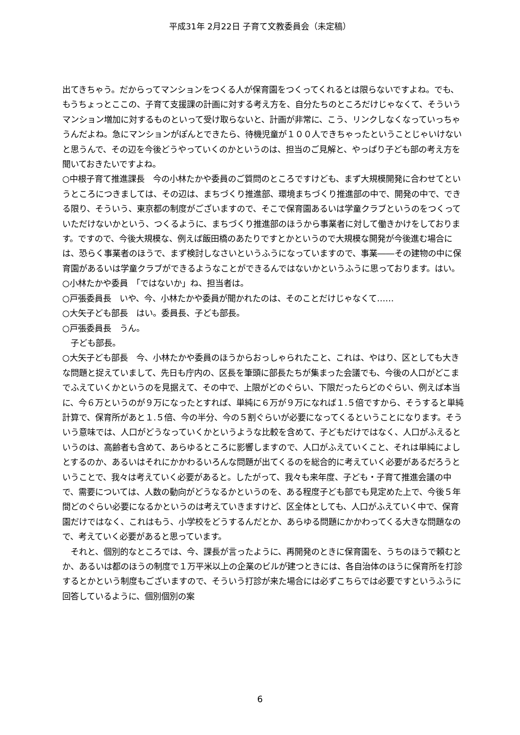平成31年 2月22日 子育て文教委員会（未定稿）
出てきちゃう。だからってマンションをつくる人が保育園をつくってくれるとは限らないですよね。でも、もうちょっとここの、子育て支援課の計画に対する考え方を、自分たちのところだけじゃなくて、そういうマンション増加に対するものといって受け取らないと、計画が非常に、こう、リンクしなくなっていっちゃうんだよね。急にマンションがぽんとできたら、待機児童が１００人できちゃったということじゃいけないと思うんで、その辺を今後どうやっていくのかというのは、担当のご見解と、やっぱり子ども部の考え方を聞いておきたいですよね。
○中根子育て推進課長　今の小林たかや委員のご質問のところですけども、まず大規模開発に合わせてというところにつきましては、その辺は、まちづくり推進部、環境まちづくり推進部の中で、開発の中で、できる限り、そういう、東京都の制度がございますので、そこで保育園あるいは学童クラブというのをつくっていただけないかという、つくるように、まちづくり推進部のほうから事業者に対して働きかけをしております。ですので、今後大規模な、例えば飯田橋のあたりですとかというので大規模な開発が今後進む場合には、恐らく事業者のほうで、まず検討しなさいというふうになっていますので、事業――その建物の中に保育園があるいは学童クラブができるようなことができるんではないかというふうに思っております。はい。
○小林たかや委員　「ではないか」ね、担当者は。
○戸張委員長　いや、今、小林たかや委員が聞かれたのは、そのことだけじゃなくて……
○大矢子ども部長　はい。委員長、子ども部長。
○戸張委員長　うん。
　子ども部長。
○大矢子ども部長　今、小林たかや委員のほうからおっしゃられたこと、これは、やはり、区としても大きな問題と捉えていまして、先日も庁内の、区長を筆頭に部長たちが集まった会議でも、今後の人口がどこまでふえていくかというのを見据えて、その中で、上限がどのぐらい、下限だったらどのぐらい、例えば本当に、今６万というのが９万になったとすれば、単純に６万が９万になれば１.５倍ですから、そうすると単純計算で、保育所があと１.５倍、今の半分、今の５割ぐらいが必要になってくるということになります。そういう意味では、人口がどうなっていくかというような比較を含めて、子どもだけではなく、人口がふえるというのは、高齢者も含めて、あらゆるところに影響しますので、人口がふえていくこと、それは単純によしとするのか、あるいはそれにかかわるいろんな問題が出てくるのを総合的に考えていく必要があるだろうということで、我々は考えていく必要があると。したがって、我々も来年度、子ども・子育て推進会議の中で、需要については、人数の動向がどうなるかというのを、ある程度子ども部でも見定めた上で、今後５年間どのぐらい必要になるかというのは考えていきますけど、区全体としても、人口がふえていく中で、保育園だけではなく、これはもう、小学校をどうするんだとか、あらゆる問題にかかわってくる大きな問題なので、考えていく必要があると思っています。
　それと、個別的なところでは、今、課長が言ったように、再開発のときに保育園を、うちのほうで頼むとか、あるいは都のほうの制度で１万平米以上の企業のビルが建つときには、各自治体のほうに保育所を打診するとかという制度もございますので、そういう打診が来た場合には必ずこちらでは必要ですというふうに回答しているように、個別個別の案
6